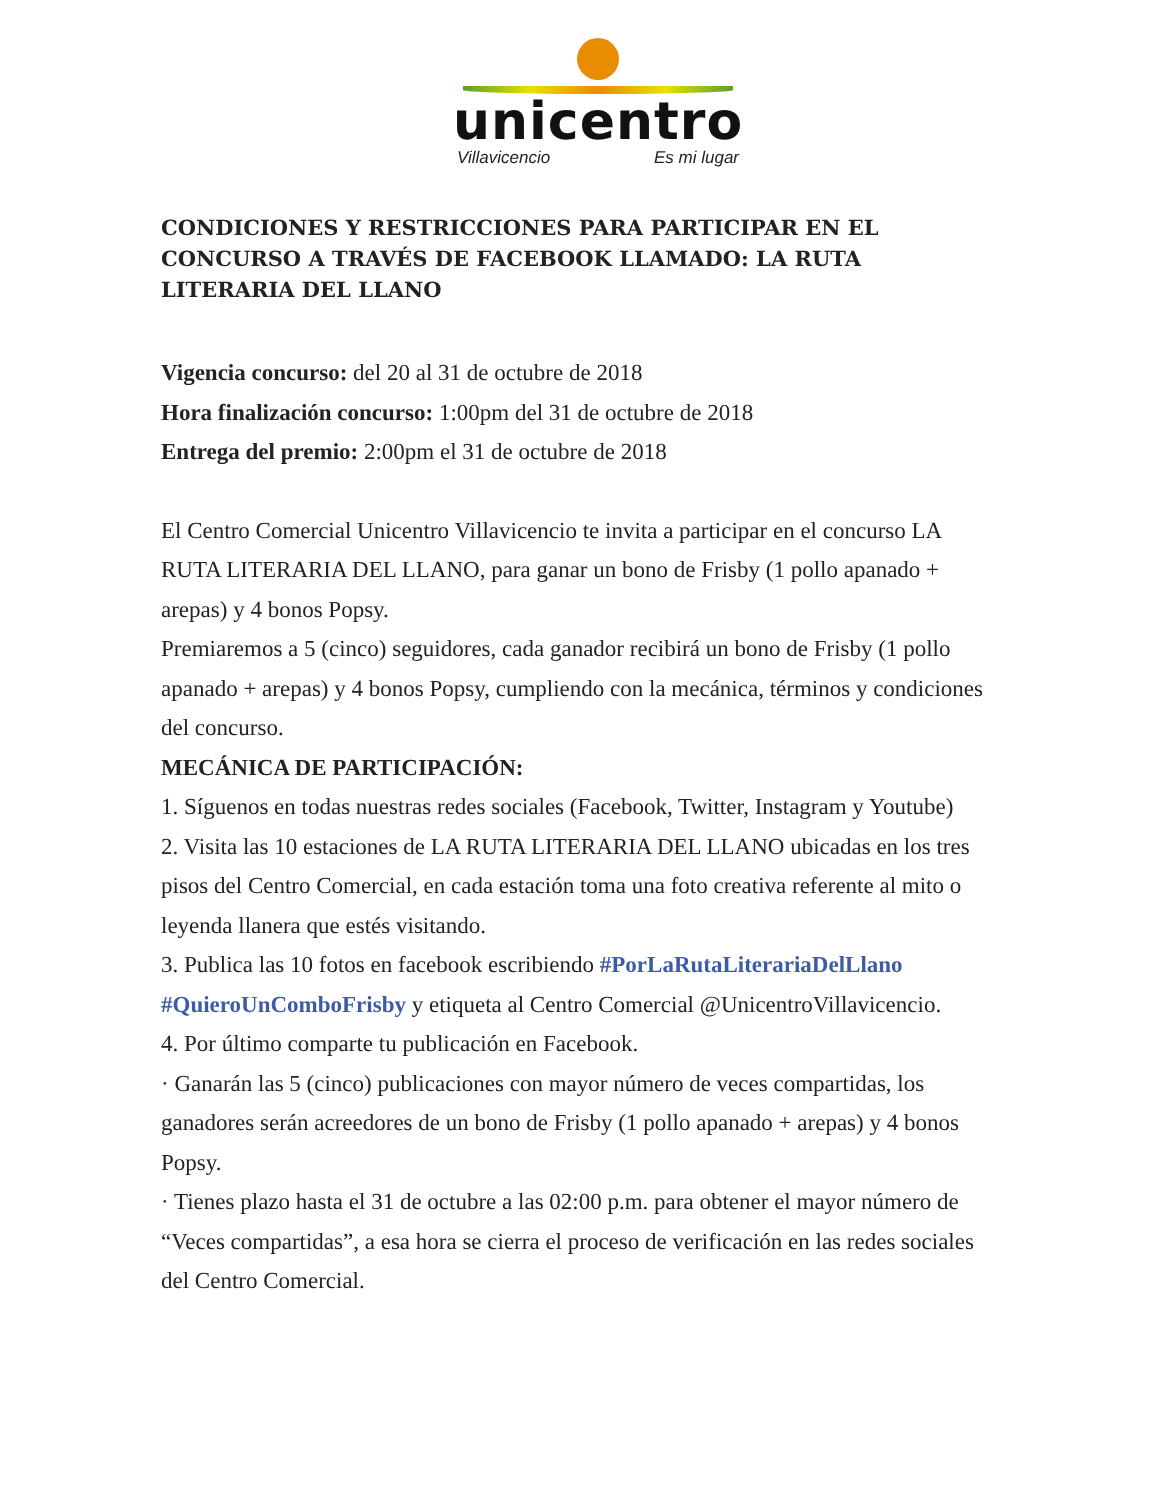unicentro
Villavicencio Es mi lugar
CONDICIONES Y RESTRICCIONES PARA PARTICIPAR EN EL CONCURSO A TRAVÉS DE FACEBOOK LLAMADO: LA RUTA LITERARIA DEL LLANO
Vigencia concurso: del 20 al 31 de octubre de 2018
Hora finalización concurso: 1:00pm del 31 de octubre de 2018
Entrega del premio: 2:00pm el 31 de octubre de 2018
El Centro Comercial Unicentro Villavicencio te invita a participar en el concurso LA RUTA LITERARIA DEL LLANO, para ganar un bono de Frisby (1 pollo apanado + arepas) y 4 bonos Popsy.
Premiaremos a 5 (cinco) seguidores, cada ganador recibirá un bono de Frisby (1 pollo apanado + arepas) y 4 bonos Popsy, cumpliendo con la mecánica, términos y condiciones del concurso.
MECÁNICA DE PARTICIPACIÓN:
1. Síguenos en todas nuestras redes sociales (Facebook, Twitter, Instagram y Youtube)
2. Visita las 10 estaciones de LA RUTA LITERARIA DEL LLANO ubicadas en los tres pisos del Centro Comercial, en cada estación toma una foto creativa referente al mito o leyenda llanera que estés visitando.
3. Publica las 10 fotos en facebook escribiendo #PorLaRutaLiterariaDelLlano #QuieroUnComboFrisby y etiqueta al Centro Comercial @UnicentroVillavicencio.
4. Por último comparte tu publicación en Facebook.
· Ganarán las 5 (cinco) publicaciones con mayor número de veces compartidas, los ganadores serán acreedores de un bono de Frisby (1 pollo apanado + arepas) y 4 bonos Popsy.
· Tienes plazo hasta el 31 de octubre a las 02:00 p.m. para obtener el mayor número de “Veces compartidas”, a esa hora se cierra el proceso de verificación en las redes sociales del Centro Comercial.